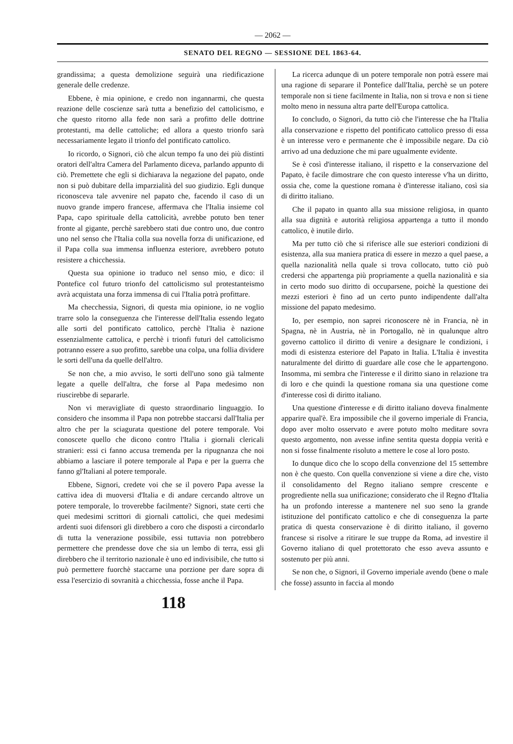— 2062 —
SENATO DEL REGNO — SESSIONE DEL 1863-64.
grandissima; a questa demolizione seguirà una riedificazione generale delle credenze.
Ebbene, è mia opinione, e credo non ingannarmi, che questa reazione delle coscienze sarà tutta a benefizio del cattolicismo, e che questo ritorno alla fede non sarà a profitto delle dottrine protestanti, ma delle cattoliche; ed allora a questo trionfo sarà necessariamente legato il trionfo del pontificato cattolico.
Io ricordo, o Signori, ciò che alcun tempo fa uno dei più distinti oratori dell'altra Camera del Parlamento diceva, parlando appunto di ciò. Premettete che egli si dichiarava la negazione del papato, onde non si può dubitare della imparzialità del suo giudizio. Egli dunque riconosceva tale avvenire nel papato che, facendo il caso di un nuovo grande impero francese, affermava che l'Italia insieme col Papa, capo spirituale della cattolicità, avrebbe potuto ben tener fronte al gigante, perchè sarebbero stati due contro uno, due contro uno nel senso che l'Italia colla sua novella forza di unificazione, ed il Papa colla sua immensa influenza esteriore, avrebbero potuto resistere a chicchessia.
Questa sua opinione io traduco nel senso mio, e dico: il Pontefice col futuro trionfo del cattolicismo sul protestanteismo avrà acquistata una forza immensa di cui l'Italia potrà profittare.
Ma checchessia, Signori, di questa mia opinione, io ne voglio trarre solo la conseguenza che l'interesse dell'Italia essendo legato alle sorti del pontificato cattolico, perchè l'Italia è nazione essenzialmente cattolica, e perchè i trionfi futuri del cattolicismo potranno essere a suo profitto, sarebbe una colpa, una follia dividere le sorti dell'una da quelle dell'altro.
Se non che, a mio avviso, le sorti dell'uno sono già talmente legate a quelle dell'altra, che forse al Papa medesimo non riuscirebbe di separarle.
Non vi meravigliate di questo straordinario linguaggio. Io considero che insomma il Papa non potrebbe staccarsi dall'Italia per altro che per la sciagurata questione del potere temporale. Voi conoscete quello che dicono contro l'Italia i giornali clericali stranieri: essi ci fanno accusa tremenda per la ripugnanza che noi abbiamo a lasciare il potere temporale al Papa e per la guerra che fanno gl'Italiani al potere temporale.
Ebbene, Signori, credete voi che se il povero Papa avesse la cattiva idea di muoversi d'Italia e di andare cercando altrove un potere temporale, lo troverebbe facilmente? Signori, state certi che quei medesimi scrittori di giornali cattolici, che quei medesimi ardenti suoi difensori gli direbbero a coro che disposti a circondarlo di tutta la venerazione possibile, essi tuttavia non potrebbero permettere che prendesse dove che sia un lembo di terra, essi gli direbbero che il territorio nazionale è uno ed indivisibile, che tutto si può permettere fuorchè staccarne una porzione per dare sopra di essa l'esercizio di sovranità a chicchessia, fosse anche il Papa.
La ricerca adunque di un potere temporale non potrà essere mai una ragione di separare il Pontefice dall'Italia, perchè se un potere temporale non si tiene facilmente in Italia, non si trova e non si tiene molto meno in nessuna altra parte dell'Europa cattolica.
Io concludo, o Signori, da tutto ciò che l'interesse che ha l'Italia alla conservazione e rispetto del pontificato cattolico presso di essa è un interesse vero e permanente che è impossibile negare. Da ciò arrivo ad una deduzione che mi pare ugualmente evidente.
Se è così d'interesse italiano, il rispetto e la conservazione del Papato, è facile dimostrare che con questo interesse v'ha un diritto, ossia che, come la questione romana è d'interesse italiano, così sia di diritto italiano.
Che il papato in quanto alla sua missione religiosa, in quanto alla sua dignità e autorità religiosa appartenga a tutto il mondo cattolico, è inutile dirlo.
Ma per tutto ciò che si riferisce alle sue esteriori condizioni di esistenza, alla sua maniera pratica di essere in mezzo a quel paese, a quella nazionalità nella quale si trova collocato, tutto ciò può credersi che appartenga più propriamente a quella nazionalità e sia in certo modo suo diritto di occuparsene, poichè la questione dei mezzi esteriori è fino ad un certo punto indipendente dall'alta missione del papato medesimo.
Io, per esempio, non saprei riconoscere nè in Francia, nè in Spagna, nè in Austria, nè in Portogallo, nè in qualunque altro governo cattolico il diritto di venire a designare le condizioni, i modi di esistenza esteriore del Papato in Italia. L'Italia è investita naturalmente del diritto di guardare alle cose che le appartengono. Insomma, mi sembra che l'interesse e il diritto siano in relazione tra di loro e che quindi la questione romana sia una questione come d'interesse così di diritto italiano.
Una questione d'interesse e di diritto italiano doveva finalmente apparire qual'è. Era impossibile che il governo imperiale di Francia, dopo aver molto osservato e avere potuto molto meditare sovra questo argomento, non avesse infine sentita questa doppia verità e non si fosse finalmente risoluto a mettere le cose al loro posto.
Io dunque dico che lo scopo della convenzione del 15 settembre non è che questo. Con quella convenzione si viene a dire che, visto il consolidamento del Regno italiano sempre crescente e progrediente nella sua unificazione; considerato che il Regno d'Italia ha un profondo interesse a mantenere nel suo seno la grande istituzione del pontificato cattolico e che di conseguenza la parte pratica di questa conservazione è di diritto italiano, il governo francese si risolve a ritirare le sue truppe da Roma, ad investire il Governo italiano di quel protettorato che esso aveva assunto e sostenuto per più anni.
Se non che, o Signori, il Governo imperiale avendo (bene o male che fosse) assunto in faccia al mondo
118